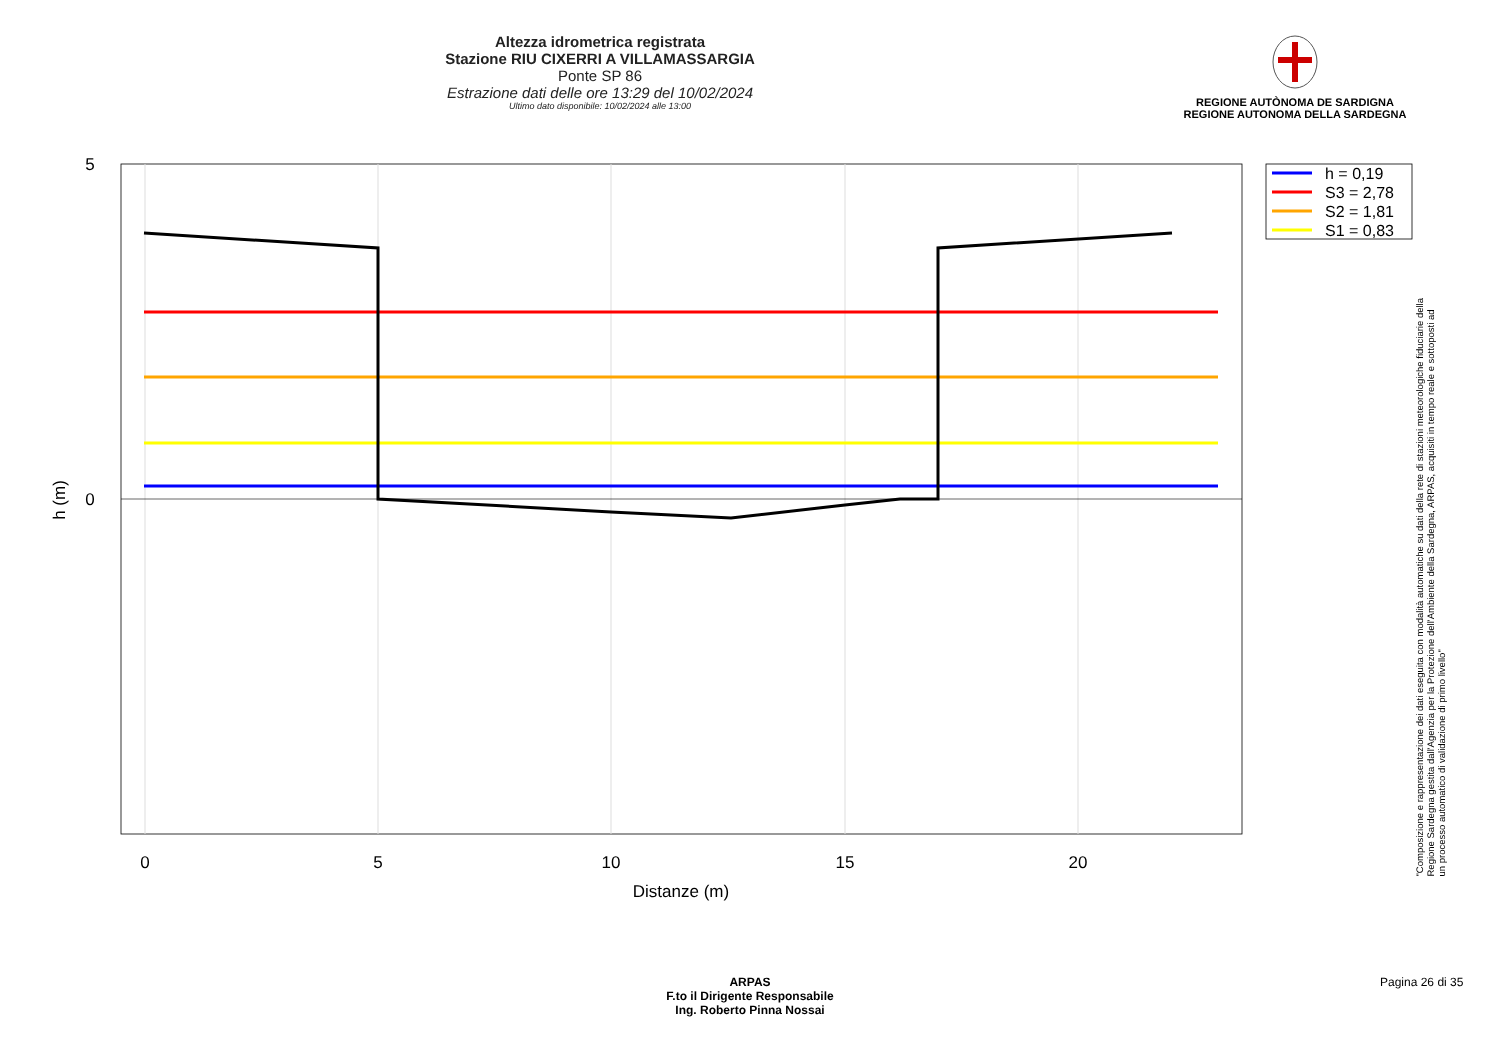Altezza idrometrica registrata
Stazione RIU CIXERRI A VILLAMASSARGIA
Ponte SP 86
Estrazione dati delle ore 13:29 del 10/02/2024
Ultimo dato disponibile: 10/02/2024 alle 13:00
REGIONE AUTÒNOMA DE SARDIGNA
REGIONE AUTONOMA DELLA SARDEGNA
5
0
0
5
10
15
20
Distanze (m)
h (m)
h = 0,19
S3 = 2,78
S2 = 1,81
S1 = 0,83
"Composizione e rappresentazione dei dati eseguita con modalità automatiche su dati della rete di stazioni meteorologiche fiduciarie della Regione Sardegna gestita dall'Agenzia per la Protezione dell'Ambiente della Sardegna, ARPAS, acquisiti in tempo reale e sottoposti ad un processo automatico di validazione di primo livello"
ARPAS
F.to il Dirigente Responsabile
Ing. Roberto Pinna Nossai
Pagina 26 di 35